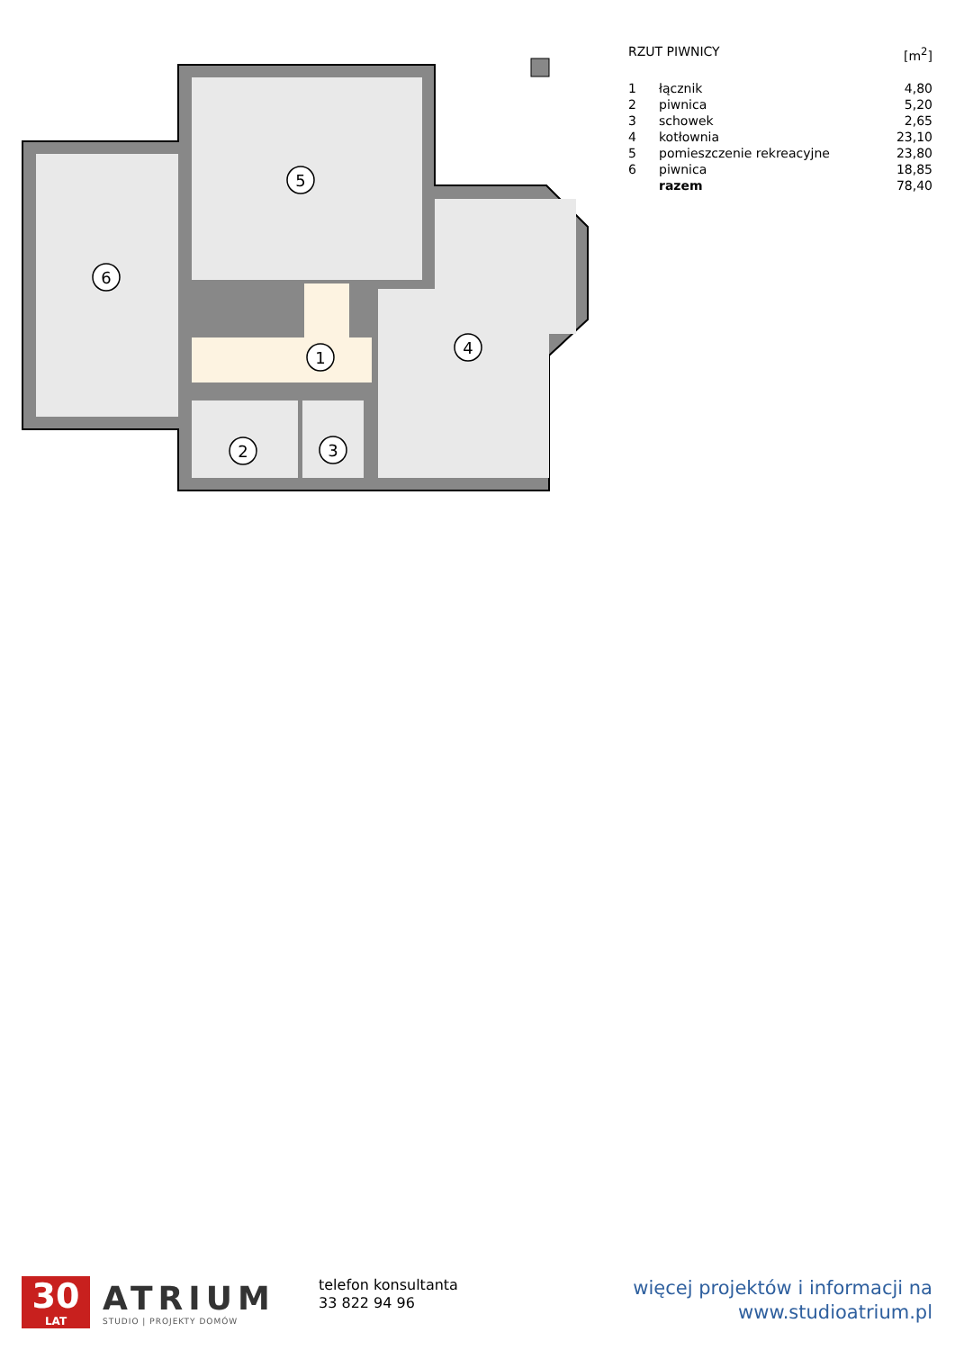6
5
1
4
2
3
| RZUT PIWNICY | | [m<sup>2</sup>] |
| 1 | łącznik | 4,80 |
| 2 | piwnica | 5,20 |
| 3 | schowek | 2,65 |
| 4 | kotłownia | 23,10 |
| 5 | pomieszczenie rekreacyjne | 23,80 |
| 6 | piwnica | 18,85 |
| | razem | 78,40 |
30
LAT
ATRIUM
STUDIO | PROJEKTY DOMÓW
telefon konsultanta
33 822 94 96
więcej projektów i informacji na
www.studioatrium.pl